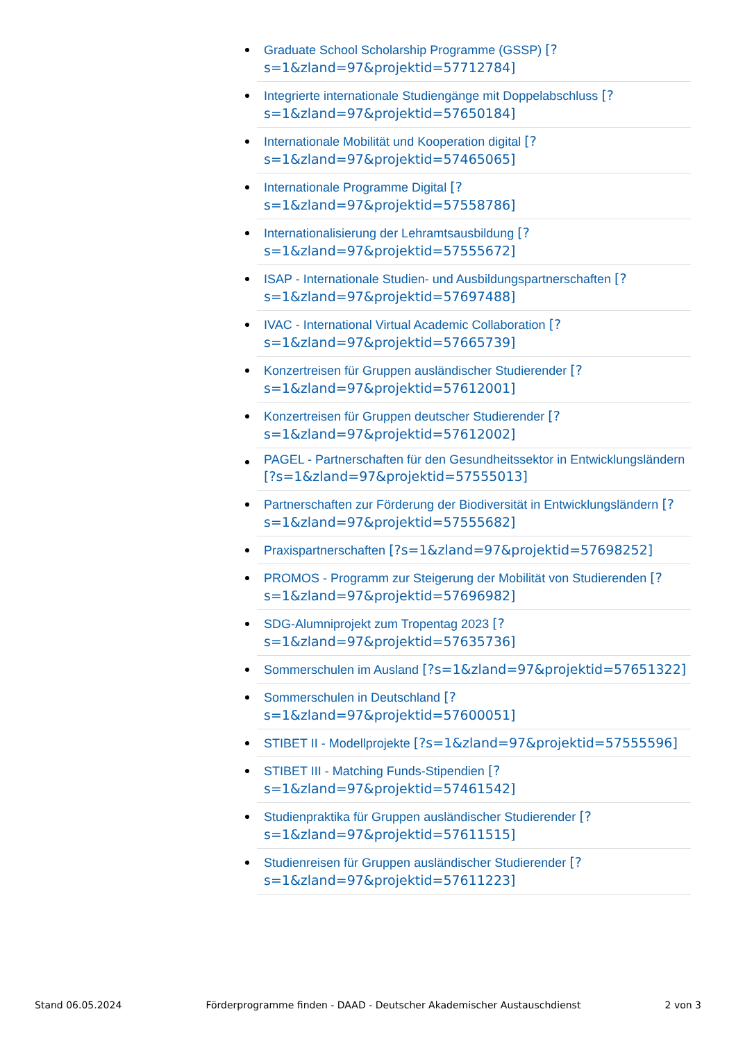Graduate School Scholarship Programme (GSSP) [?s=1&zland=97&projektid=57712784]
Integrierte internationale Studiengänge mit Doppelabschluss [?s=1&zland=97&projektid=57650184]
Internationale Mobilität und Kooperation digital [?s=1&zland=97&projektid=57465065]
Internationale Programme Digital [?s=1&zland=97&projektid=57558786]
Internationalisierung der Lehramtsausbildung [?s=1&zland=97&projektid=57555672]
ISAP - Internationale Studien- und Ausbildungspartnerschaften [?s=1&zland=97&projektid=57697488]
IVAC - International Virtual Academic Collaboration [?s=1&zland=97&projektid=57665739]
Konzertreisen für Gruppen ausländischer Studierender [?s=1&zland=97&projektid=57612001]
Konzertreisen für Gruppen deutscher Studierender [?s=1&zland=97&projektid=57612002]
PAGEL - Partnerschaften für den Gesundheitssektor in Entwicklungsländern [?s=1&zland=97&projektid=57555013]
Partnerschaften zur Förderung der Biodiversität in Entwicklungsländern [?s=1&zland=97&projektid=57555682]
Praxispartnerschaften [?s=1&zland=97&projektid=57698252]
PROMOS - Programm zur Steigerung der Mobilität von Studierenden [?s=1&zland=97&projektid=57696982]
SDG-Alumniprojekt zum Tropentag 2023 [?s=1&zland=97&projektid=57635736]
Sommerschulen im Ausland [?s=1&zland=97&projektid=57651322]
Sommerschulen in Deutschland [?s=1&zland=97&projektid=57600051]
STIBET II - Modellprojekte [?s=1&zland=97&projektid=57555596]
STIBET III - Matching Funds-Stipendien [?s=1&zland=97&projektid=57461542]
Studienpraktika für Gruppen ausländischer Studierender [?s=1&zland=97&projektid=57611515]
Studienreisen für Gruppen ausländischer Studierender [?s=1&zland=97&projektid=57611223]
Stand 06.05.2024 Förderprogramme finden - DAAD - Deutscher Akademischer Austauschdienst 2 von 3